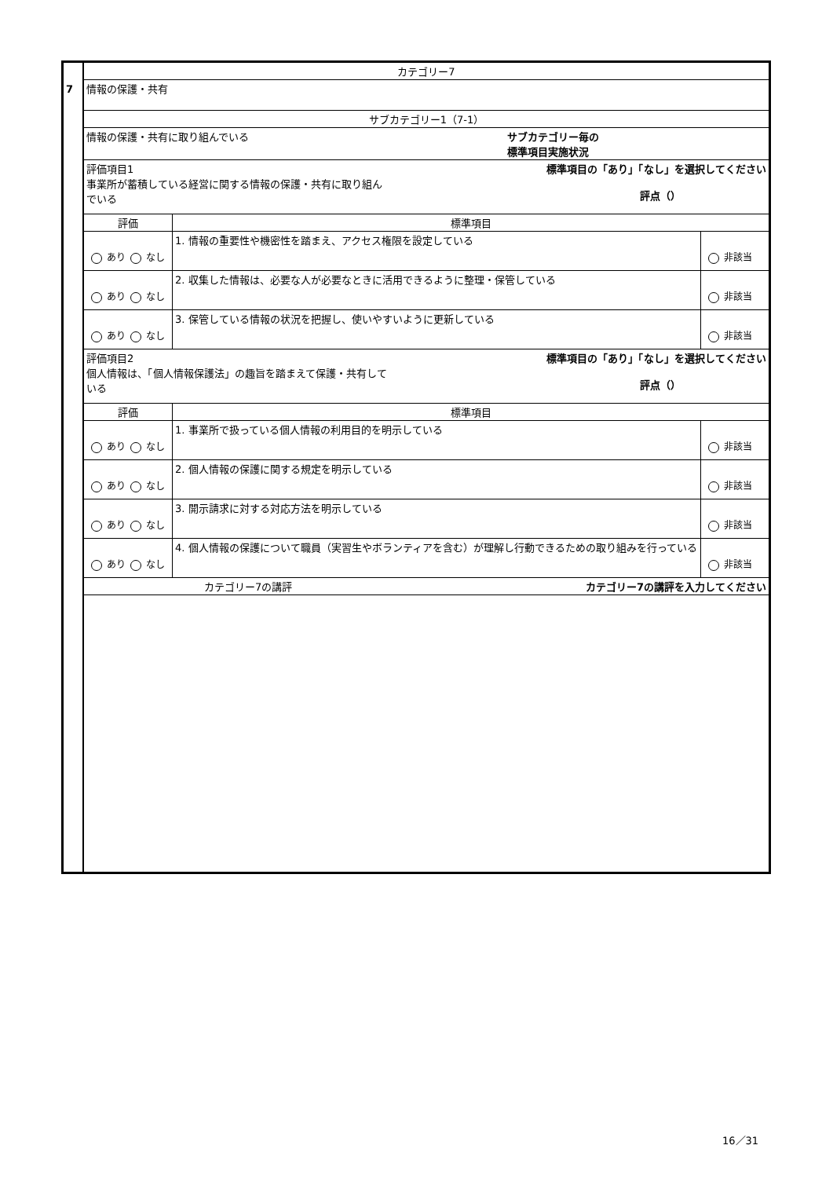| 7 | カテゴリー7 | | |
| | 情報の保護・共有 | | |
| | サブカテゴリー1（7-1） | | |
| | サブカテゴリー毎の 標準項目実施状況 情報の保護・共有に取り組んでいる | | |
| | 標準項目の「あり」「なし」を選択してください 評点（） 評価項目1 事業所が蓄積している経営に関する情報の保護・共有に取り組ん でいる | | |
| | 評価 | 標準項目 | |
| | あり なし | 1. 情報の重要性や機密性を踏まえ、アクセス権限を設定している | 非該当 |
| | あり なし | 2. 収集した情報は、必要な人が必要なときに活用できるように整理・保管している | 非該当 |
| | あり なし | 3. 保管している情報の状況を把握し、使いやすいように更新している | 非該当 |
| | 標準項目の「あり」「なし」を選択してください 評点（） 評価項目2 個人情報は、「個人情報保護法」の趣旨を踏まえて保護・共有して いる | | |
| | 評価 | 標準項目 | |
| | あり なし | 1. 事業所で扱っている個人情報の利用目的を明示している | 非該当 |
| | あり なし | 2. 個人情報の保護に関する規定を明示している | 非該当 |
| | あり なし | 3. 開示請求に対する対応方法を明示している | 非該当 |
| | あり なし | 4. 個人情報の保護について職員（実習生やボランティアを含む）が理解し行動できるための取り組みを行っている | 非該当 |
| | カテゴリー7の講評 カテゴリー7の講評を入力してください | | |
16／31